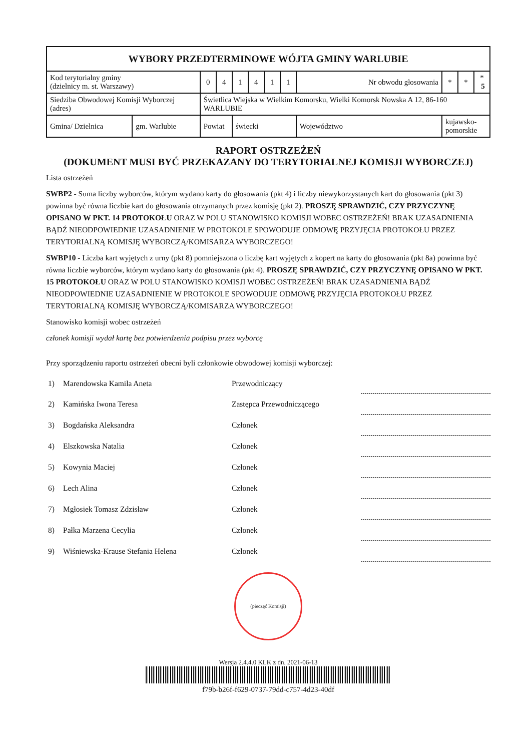| WYBORY PRZEDTERMINOWE WÓJTA GMINY WARLUBIE | | | | | | | | | | | |
| Kod terytorialny gminy (dzielnicy m. st. Warszawy) | | 0 | 4 | 1 | 4 | 1 | 1 | Nr obwodu głosowania | * | * | * 5 |
| Siedziba Obwodowej Komisji Wyborczej (adres) | | Świetlica Wiejska w Wielkim Komorsku, Wielki Komorsk Nowska A 12, 86-160 WARLUBIE | | | | | | | | | |
| Gmina/ Dzielnica | gm. Warlubie | Powiat | | świecki | | | | Województwo | kujawsko-pomorskie | | |
RAPORT OSTRZEŻEŃ
(DOKUMENT MUSI BYĆ PRZEKAZANY DO TERYTORIALNEJ KOMISJI WYBORCZEJ)
Lista ostrzeżeń
SWBP2 - Suma liczby wyborców, którym wydano karty do głosowania (pkt 4) i liczby niewykorzystanych kart do głosowania (pkt 3) powinna być równa liczbie kart do głosowania otrzymanych przez komisję (pkt 2). PROSZĘ SPRAWDZIĆ, CZY PRZYCZYNĘ OPISANO W PKT. 14 PROTOKOŁU ORAZ W POLU STANOWISKO KOMISJI WOBEC OSTRZEŻEŃ! BRAK UZASADNIENIA BĄDŹ NIEODPOWIEDNIE UZASADNIENIE W PROTOKOLE SPOWODUJE ODMOWĘ PRZYJĘCIA PROTOKOŁU PRZEZ TERYTORIALNĄ KOMISJĘ WYBORCZĄ/KOMISARZA WYBORCZEGO!
SWBP10 - Liczba kart wyjętych z urny (pkt 8) pomniejszona o liczbę kart wyjętych z kopert na karty do głosowania (pkt 8a) powinna być równa liczbie wyborców, którym wydano karty do głosowania (pkt 4). PROSZĘ SPRAWDZIĆ, CZY PRZYCZYNĘ OPISANO W PKT. 15 PROTOKOŁU ORAZ W POLU STANOWISKO KOMISJI WOBEC OSTRZEŻEŃ! BRAK UZASADNIENIA BĄDŹ NIEODPOWIEDNIE UZASADNIENIE W PROTOKOLE SPOWODUJE ODMOWĘ PRZYJĘCIA PROTOKOŁU PRZEZ TERYTORIALNĄ KOMISJĘ WYBORCZĄ/KOMISARZA WYBORCZEGO!
Stanowisko komisji wobec ostrzeżeń
członek komisji wydał kartę bez potwierdzenia podpisu przez wyborcę
Przy sporządzeniu raportu ostrzeżeń obecni byli członkowie obwodowej komisji wyborczej:
| 1) | Marendowska Kamila Aneta | Przewodniczący | |
| 2) | Kamińska Iwona Teresa | Zastępca Przewodniczącego | |
| 3) | Bogdańska Aleksandra | Członek | |
| 4) | Elszkowska Natalia | Członek | |
| 5) | Kowynia Maciej | Członek | |
| 6) | Lech Alina | Członek | |
| 7) | Mgłosiek Tomasz Zdzisław | Członek | |
| 8) | Pałka Marzena Cecylia | Członek | |
| 9) | Wiśniewska-Krause Stefania Helena | Członek | |
(pieczęć Komisji)
Wersja 2.4.4.0 KLK z dn. 2021-06-13
f79b-b26f-f629-0737-79dd-c757-4d23-40df